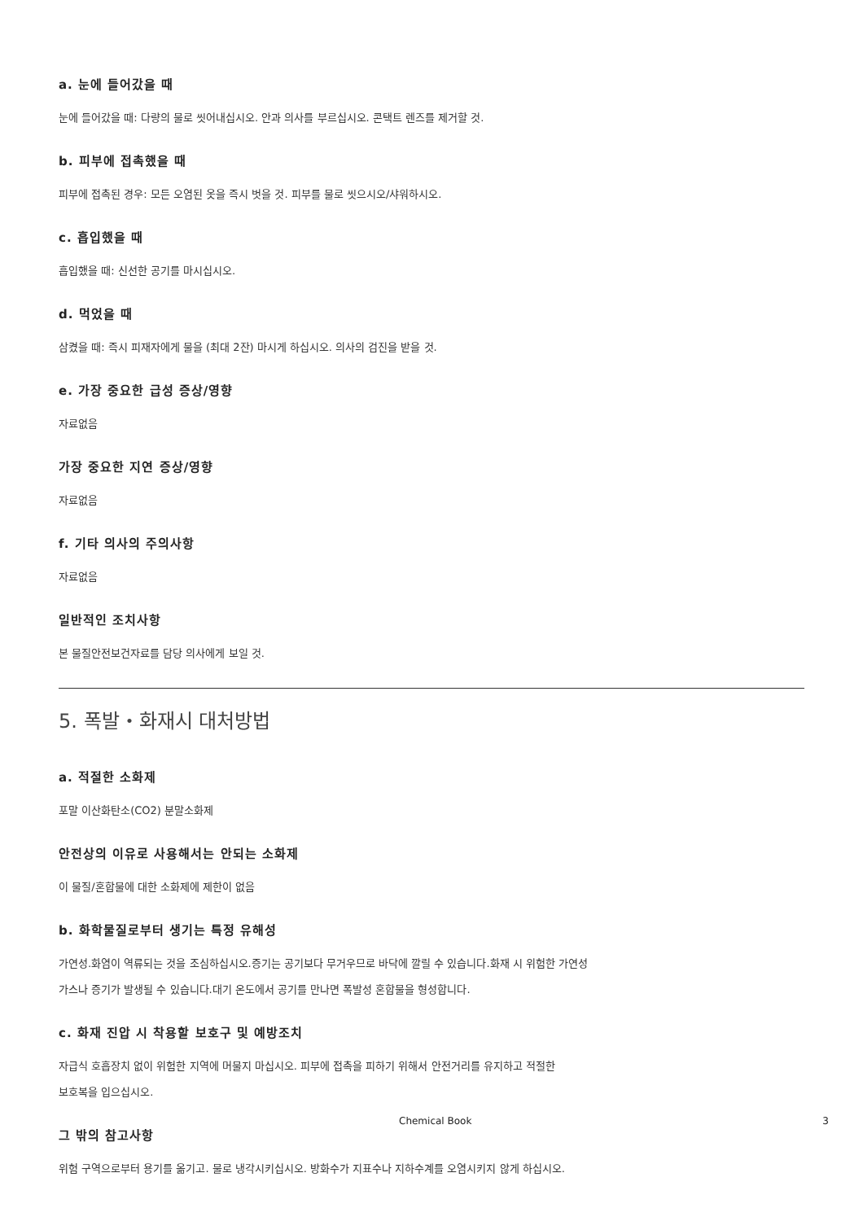a. 눈에 들어갔을 때
눈에 들어갔을 때: 다량의 물로 씻어내십시오. 안과 의사를 부르십시오. 콘택트 렌즈를 제거할 것.
b. 피부에 접촉했을 때
피부에 접촉된 경우: 모든 오염된 옷을 즉시 벗을 것. 피부를 물로 씻으시오/샤워하시오.
c. 흡입했을 때
흡입했을 때: 신선한 공기를 마시십시오.
d. 먹었을 때
삼켰을 때: 즉시 피재자에게 물을 (최대 2잔) 마시게 하십시오. 의사의 검진을 받을 것.
e. 가장 중요한 급성 증상/영향
자료없음
가장 중요한 지연 증상/영향
자료없음
f. 기타 의사의 주의사항
자료없음
일반적인 조치사항
본 물질안전보건자료를 담당 의사에게 보일 것.
5. 폭발・화재시 대처방법
a. 적절한 소화제
포말 이산화탄소(CO2) 분말소화제
안전상의 이유로 사용해서는 안되는 소화제
이 물질/혼합물에 대한 소화제에 제한이 없음
b. 화학물질로부터 생기는 특정 유해성
가연성.화염이 역류되는 것을 조심하십시오.증기는 공기보다 무거우므로 바닥에 깔릴 수 있습니다.화재 시 위험한 가연성 가스나 증기가 발생될 수 있습니다.대기 온도에서 공기를 만나면 폭발성 혼합물을 형성합니다.
c. 화재 진압 시 착용할 보호구 및 예방조치
자급식 호흡장치 없이 위험한 지역에 머물지 마십시오. 피부에 접촉을 피하기 위해서 안전거리를 유지하고 적절한 보호복을 입으십시오.
그 밖의 참고사항
위험 구역으로부터 용기를 옮기고. 물로 냉각시키십시오. 방화수가 지표수나 지하수계를 오염시키지 않게 하십시오.
Chemical Book 3